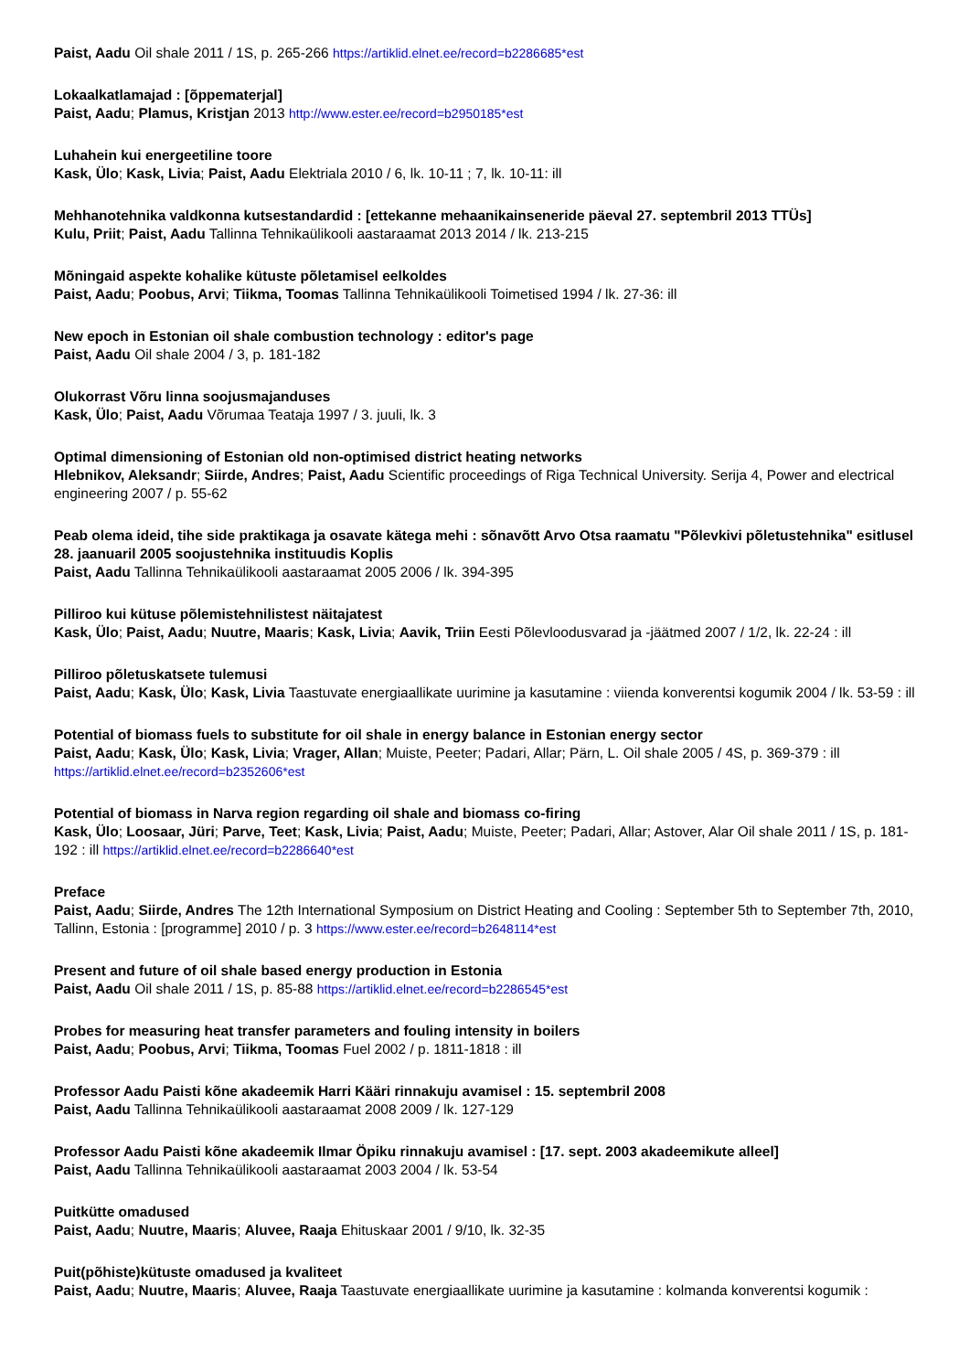Paist, Aadu Oil shale 2011 / 1S, p. 265-266 https://artiklid.elnet.ee/record=b2286685*est
Lokaalkatlamajad : [õppematerjal]
Paist, Aadu; Plamus, Kristjan 2013 http://www.ester.ee/record=b2950185*est
Luhahein kui energeetiline toore
Kask, Ülo; Kask, Livia; Paist, Aadu Elektriala 2010 / 6, lk. 10-11 ; 7, lk. 10-11: ill
Mehhanotehnika valdkonna kutsestandardid : [ettekanne mehaanikainseneride päeval 27. septembril 2013 TTÜs]
Kulu, Priit; Paist, Aadu Tallinna Tehnikaülikooli aastaraamat 2013 2014 / lk. 213-215
Mõningaid aspekte kohalike kütuste põletamisel eelkoldes
Paist, Aadu; Poobus, Arvi; Tiikma, Toomas Tallinna Tehnikaülikooli Toimetised 1994 / lk. 27-36: ill
New epoch in Estonian oil shale combustion technology : editor's page
Paist, Aadu Oil shale 2004 / 3, p. 181-182
Olukorrast Võru linna soojusmajanduses
Kask, Ülo; Paist, Aadu Võrumaa Teataja 1997 / 3. juuli, lk. 3
Optimal dimensioning of Estonian old non-optimised district heating networks
Hlebnikov, Aleksandr; Siirde, Andres; Paist, Aadu Scientific proceedings of Riga Technical University. Serija 4, Power and electrical engineering 2007 / p. 55-62
Peab olema ideid, tihe side praktikaga ja osavate kätega mehi : sõnavõtt Arvo Otsa raamatu "Põlevkivi põletustehnika" esitlusel 28. jaanuaril 2005 soojustehnika instituudis Koplis
Paist, Aadu Tallinna Tehnikaülikooli aastaraamat 2005 2006 / lk. 394-395
Pilliroo kui kütuse põlemistehnilistest näitajatest
Kask, Ülo; Paist, Aadu; Nuutre, Maaris; Kask, Livia; Aavik, Triin Eesti Põlevloodusvarad ja -jäätmed 2007 / 1/2, lk. 22-24 : ill
Pilliroo põletuskatsete tulemusi
Paist, Aadu; Kask, Ülo; Kask, Livia Taastuvate energiaallikate uurimine ja kasutamine : viienda konverentsi kogumik 2004 / lk. 53-59 : ill
Potential of biomass fuels to substitute for oil shale in energy balance in Estonian energy sector
Paist, Aadu; Kask, Ülo; Kask, Livia; Vrager, Allan; Muiste, Peeter; Padari, Allar; Pärn, L. Oil shale 2005 / 4S, p. 369-379 : ill https://artiklid.elnet.ee/record=b2352606*est
Potential of biomass in Narva region regarding oil shale and biomass co-firing
Kask, Ülo; Loosaar, Jüri; Parve, Teet; Kask, Livia; Paist, Aadu; Muiste, Peeter; Padari, Allar; Astover, Alar Oil shale 2011 / 1S, p. 181-192 : ill https://artiklid.elnet.ee/record=b2286640*est
Preface
Paist, Aadu; Siirde, Andres The 12th International Symposium on District Heating and Cooling : September 5th to September 7th, 2010, Tallinn, Estonia : [programme] 2010 / p. 3 https://www.ester.ee/record=b2648114*est
Present and future of oil shale based energy production in Estonia
Paist, Aadu Oil shale 2011 / 1S, p. 85-88 https://artiklid.elnet.ee/record=b2286545*est
Probes for measuring heat transfer parameters and fouling intensity in boilers
Paist, Aadu; Poobus, Arvi; Tiikma, Toomas Fuel 2002 / p. 1811-1818 : ill
Professor Aadu Paisti kõne akadeemik Harri Kääri rinnakuju avamisel : 15. septembril 2008
Paist, Aadu Tallinna Tehnikaülikooli aastaraamat 2008 2009 / lk. 127-129
Professor Aadu Paisti kõne akadeemik Ilmar Öpiku rinnakuju avamisel : [17. sept. 2003 akadeemikute alleel]
Paist, Aadu Tallinna Tehnikaülikooli aastaraamat 2003 2004 / lk. 53-54
Puitkütte omadused
Paist, Aadu; Nuutre, Maaris; Aluvee, Raaja Ehituskaar 2001 / 9/10, lk. 32-35
Puit(põhiste)kütuste omadused ja kvaliteet
Paist, Aadu; Nuutre, Maaris; Aluvee, Raaja Taastuvate energiaallikate uurimine ja kasutamine : kolmanda konverentsi kogumik :